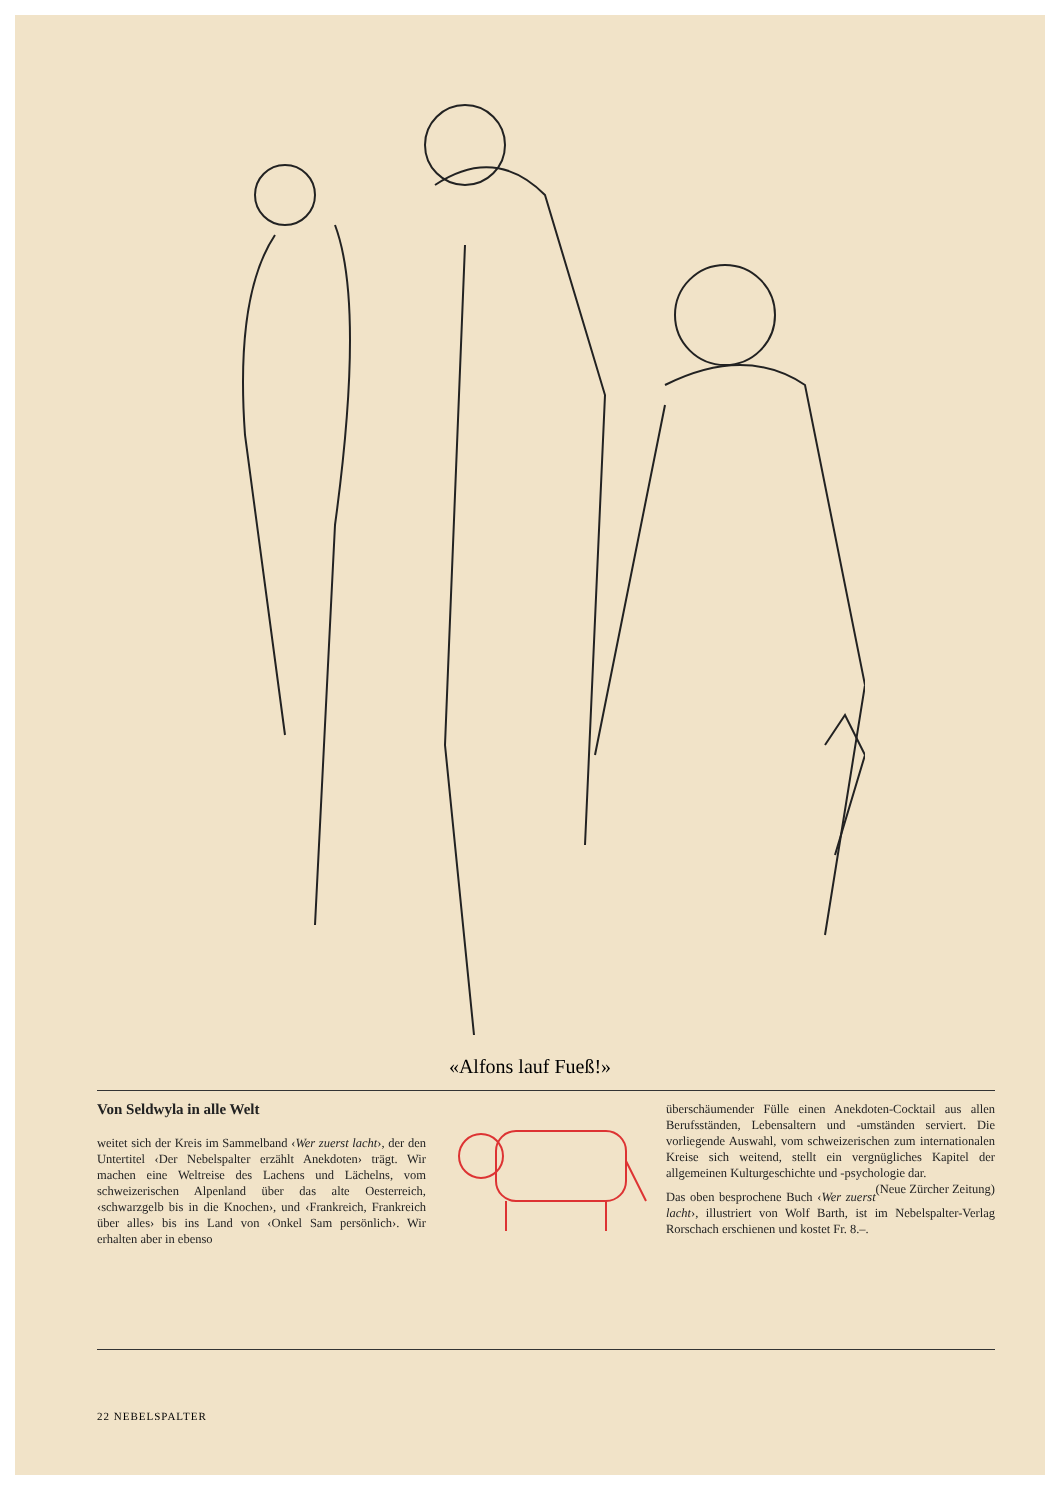«Alfons lauf Fueß!»
Von Seldwyla in alle Welt
weitet sich der Kreis im Sammelband ‹Wer zuerst lacht›, der den Untertitel ‹Der Nebelspalter erzählt Anekdoten› trägt. Wir machen eine Weltreise des Lachens und Lächelns, vom schweizerischen Alpenland über das alte Oesterreich, ‹schwarzgelb bis in die Knochen›, und ‹Frankreich, Frankreich über alles› bis ins Land von ‹Onkel Sam persönlich›. Wir erhalten aber in ebenso
überschäumender Fülle einen Anekdoten-Cocktail aus allen Berufsständen, Lebensaltern und -umständen serviert. Die vorliegende Auswahl, vom schweizerischen zum internationalen Kreise sich weitend, stellt ein vergnügliches Kapitel der allgemeinen Kulturgeschichte und -psychologie dar. (Neue Zürcher Zeitung)
Das oben besprochene Buch ‹Wer zuerst lacht›, illustriert von Wolf Barth, ist im Nebelspalter-Verlag Rorschach erschienen und kostet Fr. 8.–.
22 NEBELSPALTER